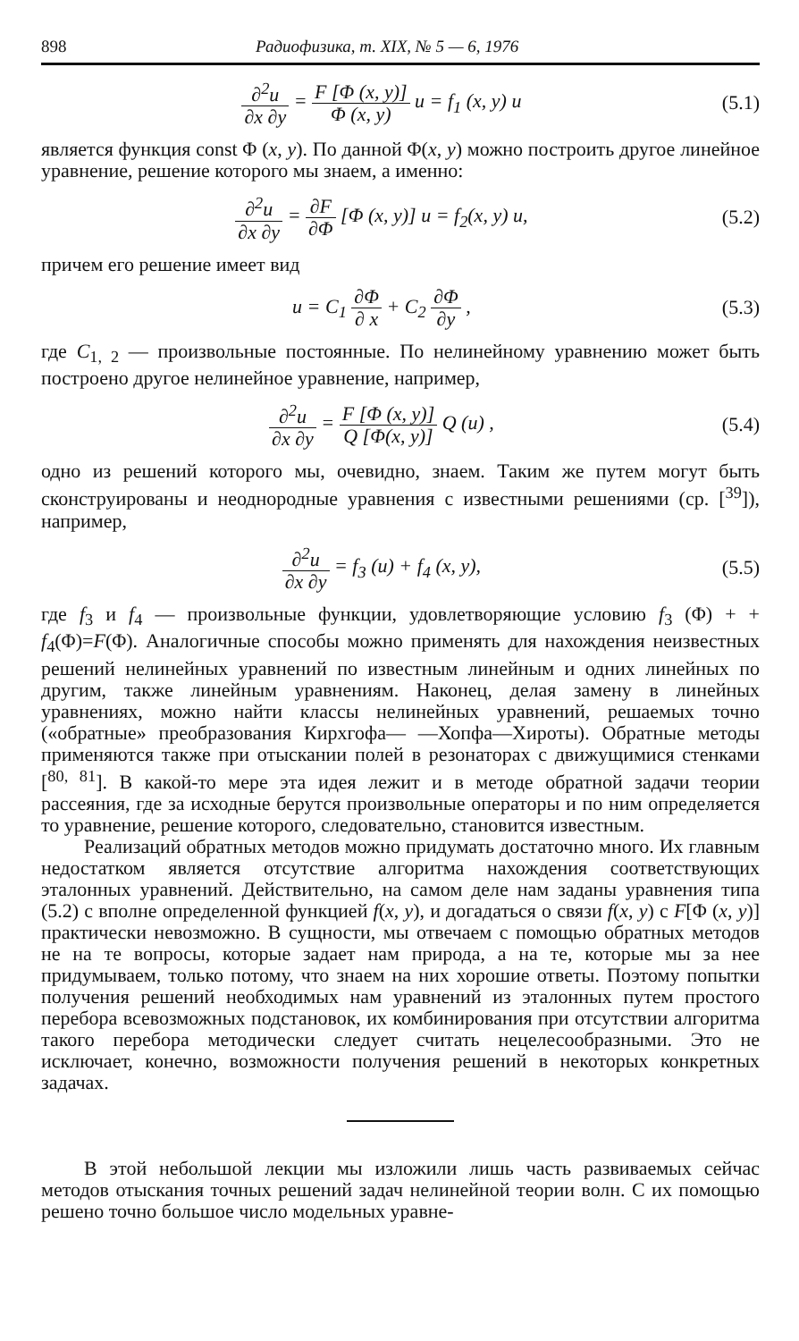898 Радиофизика, т. XIX, № 5 — 6, 1976
∂<sup>2</sup>u ∂x ∂y = F [Φ (x, y)] Φ (x, y) u = f<sub>1</sub> (x, y) u
(5.1)
является функция const Φ (x, y). По данной Φ(x, y) можно построить другое линейное уравнение, решение которого мы знаем, а именно:
∂<sup>2</sup>u ∂x ∂y = ∂F ∂Φ [Φ (x, y)] u = f<sub>2</sub>(x, y) u,
(5.2)
причем его решение имеет вид
u = C<sub>1</sub> ∂Φ ∂ x + C<sub>2</sub> ∂Φ ∂y , (5.3)
где C<sub>1, 2</sub> — произвольные постоянные. По нелинейному уравнению может быть построено другое нелинейное уравнение, например,
∂<sup>2</sup>u ∂x ∂y = F [Φ (x, y)] Q [Φ(x, y)] Q (u) ,
(5.4)
одно из решений которого мы, очевидно, знаем. Таким же путем могут быть сконструированы и неоднородные уравнения с известными решениями (ср. [<sup>39</sup>]), например,
∂<sup>2</sup>u ∂x ∂y = f<sub>3</sub> (u) + f<sub>4</sub> (x, y),
(5.5)
где f<sub>3</sub> и f<sub>4</sub> — произвольные функции, удовлетворяющие условию f<sub>3</sub> (Φ) + + f<sub>4</sub>(Φ)=F(Φ). Аналогичные способы можно применять для нахождения неизвестных решений нелинейных уравнений по известным линейным и одних линейных по другим, также линейным уравнениям. Наконец, делая замену в линейных уравнениях, можно найти классы нелинейных уравнений, решаемых точно («обратные» преобразования Кирхгофа— —Хопфа—Хироты). Обратные методы применяются также при отыскании полей в резонаторах с движущимися стенками [<sup>80, 81</sup>]. В какой-то мере эта идея лежит и в методе обратной задачи теории рассеяния, где за исходные берутся произвольные операторы и по ним определяется то уравнение, решение которого, следовательно, становится известным.
Реализаций обратных методов можно придумать достаточно много. Их главным недостатком является отсутствие алгоритма нахождения соответствующих эталонных уравнений. Действительно, на самом деле нам заданы уравнения типа (5.2) с вполне определенной функцией f(x, y), и догадаться о связи f(x, y) с F[Φ (x, y)] практически невозможно. В сущности, мы отвечаем с помощью обратных методов не на те вопросы, которые задает нам природа, а на те, которые мы за нее придумываем, только потому, что знаем на них хорошие ответы. Поэтому попытки получения решений необходимых нам уравнений из эталонных путем простого перебора всевозможных подстановок, их комбинирования при отсутствии алгоритма такого перебора методически следует считать нецелесообразными. Это не исключает, конечно, возможности получения решений в некоторых конкретных задачах.
В этой небольшой лекции мы изложили лишь часть развиваемых сейчас методов отыскания точных решений задач нелинейной теории волн. С их помощью решено точно большое число модельных уравне-